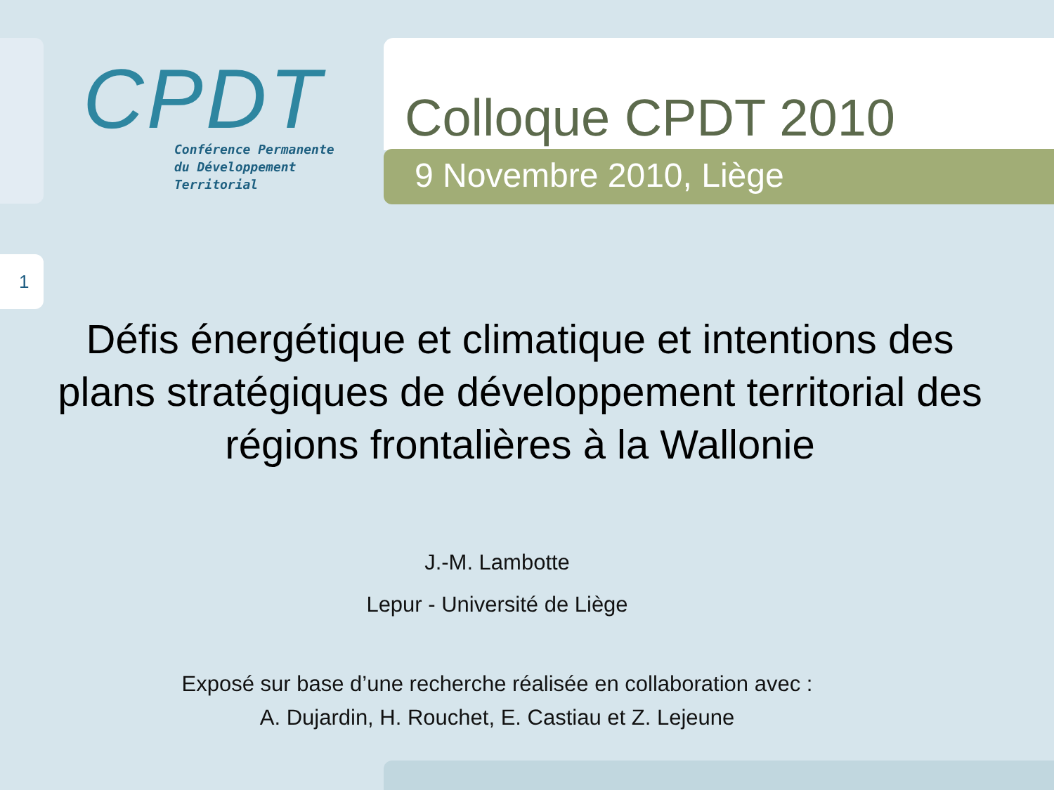CPDT
Conférence Permanente
du Développement
Territorial
Colloque CPDT 2010
9 Novembre 2010, Liège
1
Défis énergétique et climatique et intentions des plans stratégiques de développement territorial des régions frontalières à la Wallonie
J.-M. Lambotte
Lepur - Université de Liège
Exposé sur base d’une recherche réalisée en collaboration avec :
A. Dujardin, H. Rouchet, E. Castiau et Z. Lejeune